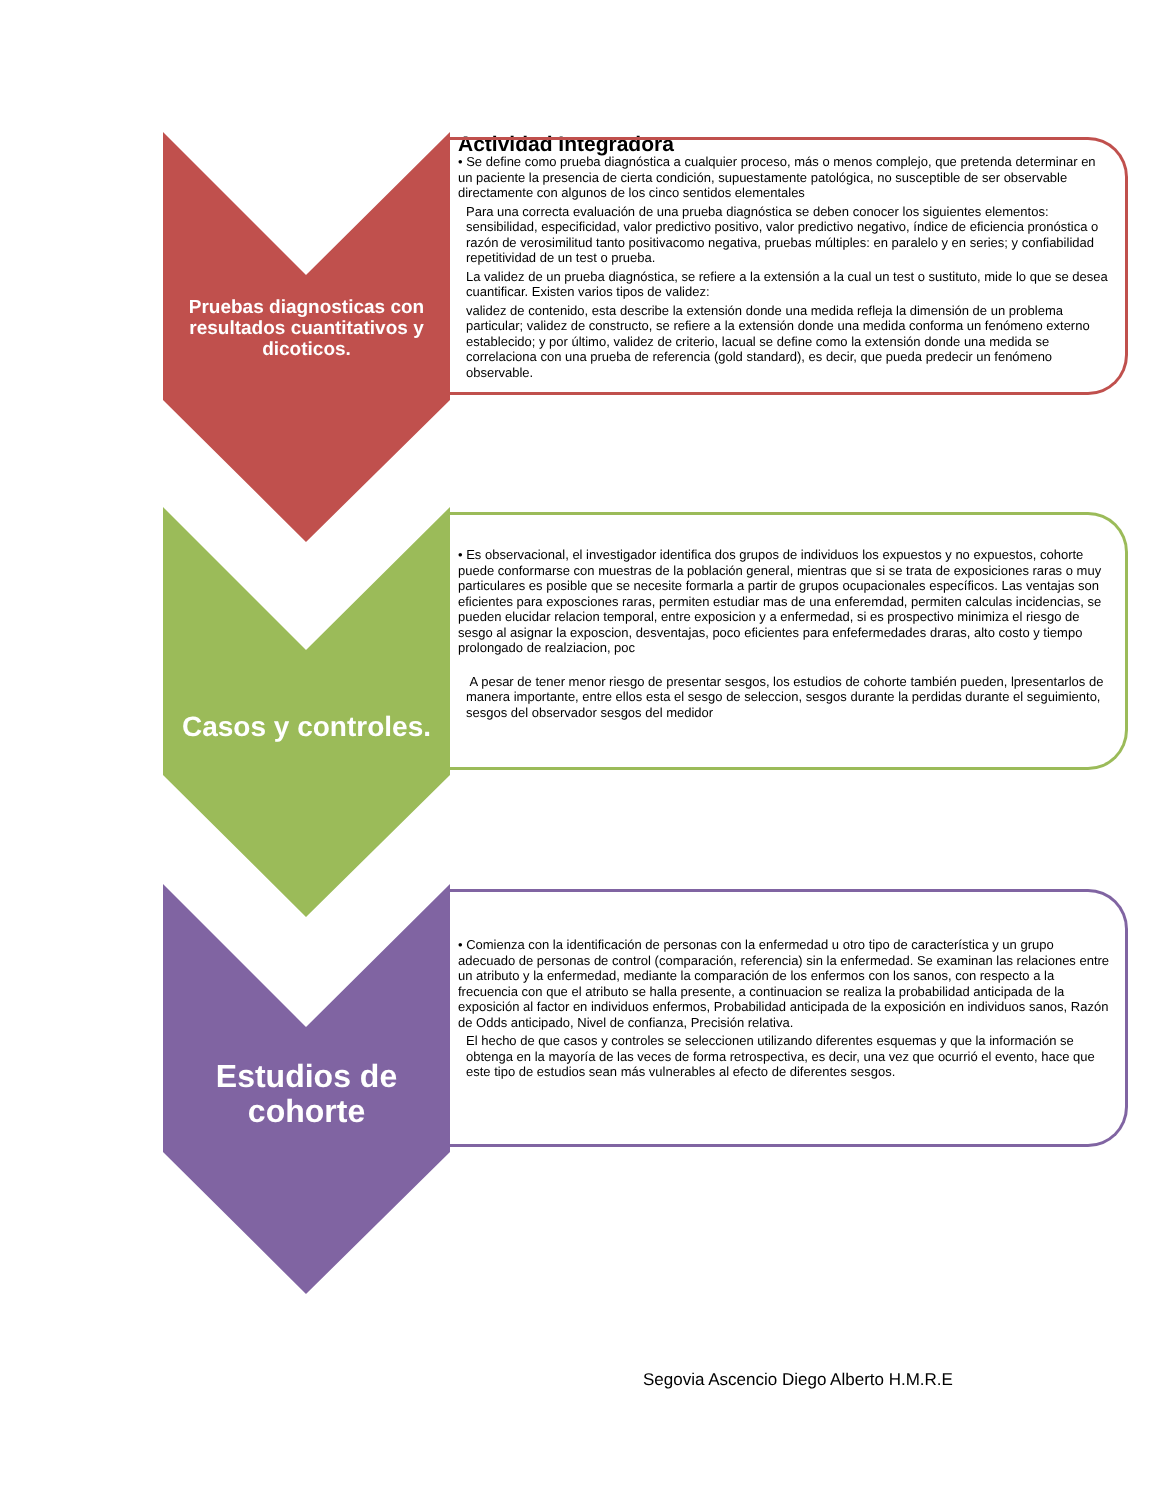Actividad Integradora
Pruebas diagnosticas con resultados cuantitativos y dicoticos.
• Se define como prueba diagnóstica a cualquier proceso, más o menos complejo, que pretenda determinar en un paciente la presencia de cierta condición, supuestamente patológica, no susceptible de ser observable directamente con algunos de los cinco sentidos elementales
Para una correcta evaluación de una prueba diagnóstica se deben conocer los siguientes elementos: sensibilidad, especificidad, valor predictivo positivo, valor predictivo negativo, índice de eficiencia pronóstica o razón de verosimilitud tanto positivacomo negativa, pruebas múltiples: en paralelo y en series; y confiabilidad repetitividad de un test o prueba.
La validez de un prueba diagnóstica, se refiere a la extensión a la cual un test o sustituto, mide lo que se desea cuantificar. Existen varios tipos de validez:
validez de contenido, esta describe la extensión donde una medida refleja la dimensión de un problema particular; validez de constructo, se refiere a la extensión donde una medida conforma un fenómeno externo establecido; y por último, validez de criterio, lacual se define como la extensión donde una medida se correlaciona con una prueba de referencia (gold standard), es decir, que pueda predecir un fenómeno observable.
Casos y controles.
• Es observacional, el investigador identifica dos grupos de individuos los expuestos y no expuestos, cohorte puede conformarse con muestras de la población general, mientras que si se trata de exposiciones raras o muy particulares es posible que se necesite formarla a partir de grupos ocupacionales específicos. Las ventajas son eficientes para exposciones raras, permiten estudiar mas de una enferemdad, permiten calculas incidencias, se pueden elucidar relacion temporal, entre exposicion y a enfermedad, si es prospectivo minimiza el riesgo de sesgo al asignar la exposcion, desventajas, poco eficientes para enfefermedades draras, alto costo y tiempo prolongado de realziacion, poc
A pesar de tener menor riesgo de presentar sesgos, los estudios de cohorte también pueden, lpresentarlos de manera importante, entre ellos esta el sesgo de seleccion, sesgos durante la perdidas durante el seguimiento, sesgos del observador sesgos del medidor
Estudios de cohorte
• Comienza con la identificación de personas con la enfermedad u otro tipo de característica y un grupo adecuado de personas de control (comparación, referencia) sin la enfermedad. Se examinan las relaciones entre un atributo y la enfermedad, mediante la comparación de los enfermos con los sanos, con respecto a la frecuencia con que el atributo se halla presente, a continuacion se realiza la probabilidad anticipada de la exposición al factor en individuos enfermos, Probabilidad anticipada de la exposición en individuos sanos, Razón de Odds anticipado, Nivel de confianza, Precisión relativa.
El hecho de que casos y controles se seleccionen utilizando diferentes esquemas y que la información se obtenga en la mayoría de las veces de forma retrospectiva, es decir, una vez que ocurrió el evento, hace que este tipo de estudios sean más vulnerables al efecto de diferentes sesgos.
Segovia Ascencio Diego Alberto H.M.R.E